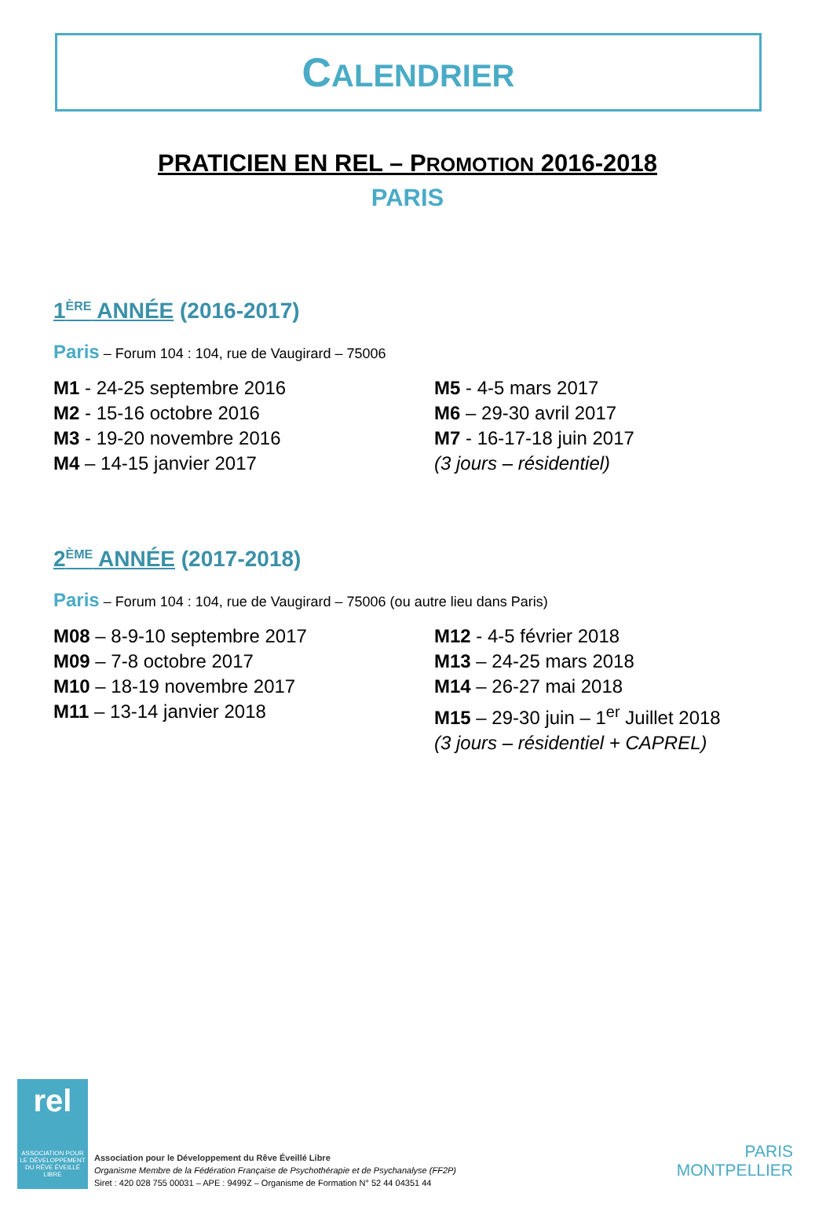CALENDRIER
PRATICIEN EN REL – PROMOTION 2016-2018
PARIS
1<sup>ÈRE</sup> ANNÉE (2016-2017)
Paris – Forum 104 : 104, rue de Vaugirard – 75006
M1 - 24-25 septembre 2016
M2 - 15-16 octobre 2016
M3 - 19-20 novembre 2016
M4 – 14-15 janvier 2017
M5 - 4-5 mars 2017
M6 – 29-30 avril 2017
M7 - 16-17-18 juin 2017
(3 jours – résidentiel)
2<sup>ÈME</sup> ANNÉE (2017-2018)
Paris – Forum 104 : 104, rue de Vaugirard – 75006 (ou autre lieu dans Paris)
M08 – 8-9-10 septembre 2017
M09 – 7-8 octobre 2017
M10 – 18-19 novembre 2017
M11 – 13-14 janvier 2018
M12 - 4-5 février 2018
M13 – 24-25 mars 2018
M14 – 26-27 mai 2018
M15 – 29-30 juin – 1<sup>er</sup> Juillet 2018
(3 jours – résidentiel + CAPREL)
rel
ASSOCIATION POUR LE DÉVELOPPEMENT DU RÊVE ÉVEILLÉ LIBRE
Association pour le Développement du Rêve Éveillé Libre
Organisme Membre de la Fédération Française de Psychothérapie et de Psychanalyse (FF2P)
Siret : 420 028 755 00031 – APE : 9499Z – Organisme de Formation N° 52 44 04351 44
PARIS
MONTPELLIER